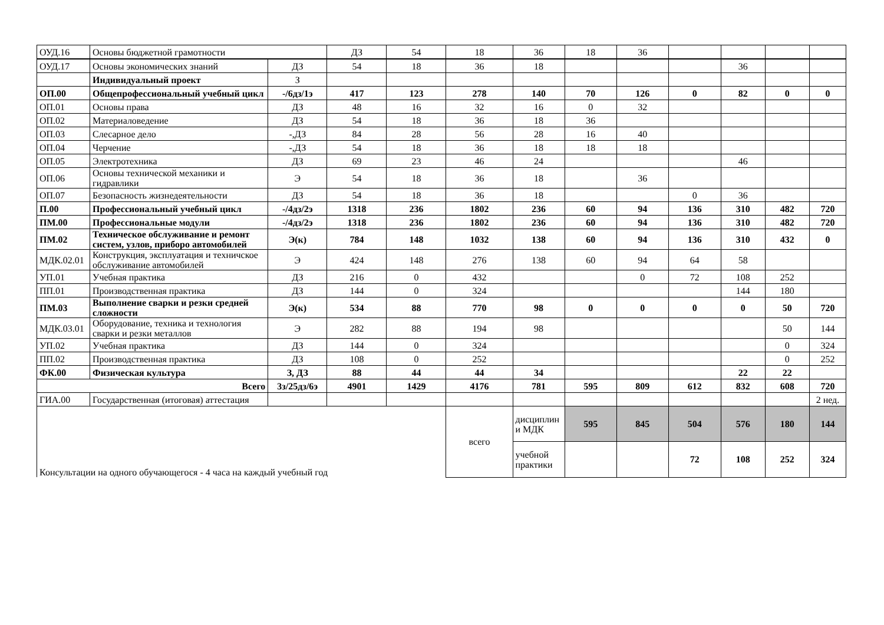| ОУД.16 | Основы бюджетной грамотности | ДЗ | 54 | 18 | 36 | 18 | 36 | | | | |
| ОУД.17 | Основы экономических знаний | ДЗ | 54 | 18 | 36 | 18 | | | | 36 | | |
| | Индивидуальный проект | З | | | | | | | | | | |
| ОП.00 | Общепрофессиональный учебный цикл | -/6дз/1э | 417 | 123 | 278 | 140 | 70 | 126 | 0 | 82 | 0 | 0 |
| ОП.01 | Основы права | ДЗ | 48 | 16 | 32 | 16 | 0 | 32 | | | | |
| ОП.02 | Материаловедение | ДЗ | 54 | 18 | 36 | 18 | 36 | | | | | |
| ОП.03 | Слесарное дело | -,ДЗ | 84 | 28 | 56 | 28 | 16 | 40 | | | | |
| ОП.04 | Черчение | -,ДЗ | 54 | 18 | 36 | 18 | 18 | 18 | | | | |
| ОП.05 | Электротехника | ДЗ | 69 | 23 | 46 | 24 | | | | 46 | | |
| ОП.06 | Основы технической механики и гидравлики | Э | 54 | 18 | 36 | 18 | | 36 | | | | |
| ОП.07 | Безопасность жизнедеятельности | ДЗ | 54 | 18 | 36 | 18 | | | 0 | 36 | | |
| П.00 | Профессиональный учебный цикл | -/4дз/2э | 1318 | 236 | 1802 | 236 | 60 | 94 | 136 | 310 | 482 | 720 |
| ПМ.00 | Профессиональные модули | -/4дз/2э | 1318 | 236 | 1802 | 236 | 60 | 94 | 136 | 310 | 482 | 720 |
| ПМ.02 | Техническое обслуживание и ремонт систем, узлов, приборо автомобилей | Э(к) | 784 | 148 | 1032 | 138 | 60 | 94 | 136 | 310 | 432 | 0 |
| МДК.02.01 | Конструкция, эксплуатация и техничское обслуживание автомобилей | Э | 424 | 148 | 276 | 138 | 60 | 94 | 64 | 58 | | |
| УП.01 | Учебная практика | ДЗ | 216 | 0 | 432 | | | 0 | 72 | 108 | 252 | |
| ПП.01 | Производственная практика | ДЗ | 144 | 0 | 324 | | | | | 144 | 180 | |
| ПМ.03 | Выполнение сварки и резки средней сложности | Э(к) | 534 | 88 | 770 | 98 | 0 | 0 | 0 | 0 | 50 | 720 |
| МДК.03.01 | Оборудование, техника и технология сварки и резки металлов | Э | 282 | 88 | 194 | 98 | | | | | 50 | 144 |
| УП.02 | Учебная практика | ДЗ | 144 | 0 | 324 | | | | | | 0 | 324 |
| ПП.02 | Производственная практика | ДЗ | 108 | 0 | 252 | | | | | | 0 | 252 |
| ФК.00 | Физическая культура | З, ДЗ | 88 | 44 | 44 | 34 | | | | 22 | 22 | |
| Всего | | 3з/25дз/6э | 4901 | 1429 | 4176 | 781 | 595 | 809 | 612 | 832 | 608 | 720 |
| ГИА.00 | Государственная (итоговая) аттестация | | | | | | | | | | | 2 нед. |
| Консультации на одного обучающегося - 4 часа на каждый учебный год | | | | | всего | дисциплин и МДК | 595 | 845 | 504 | 576 | 180 | 144 |
| | | | | | | учебной практики | | | 72 | 108 | 252 | 324 |